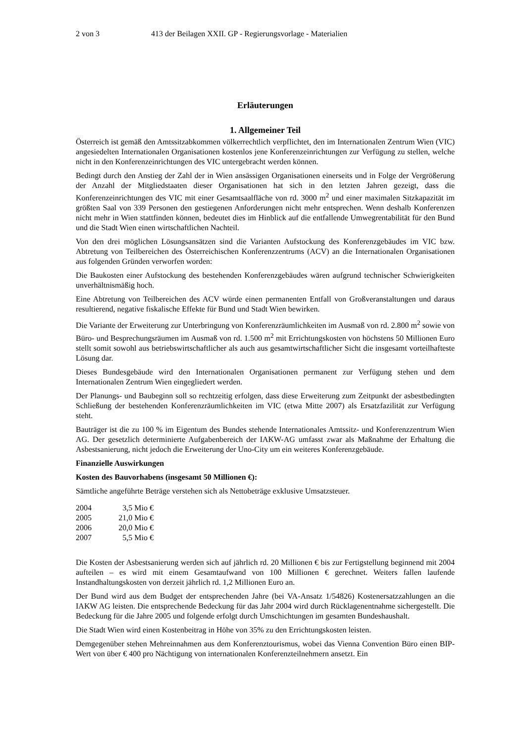2 von 3 413 der Beilagen XXII. GP - Regierungsvorlage - Materialien
Erläuterungen
1. Allgemeiner Teil
Österreich ist gemäß den Amtssitzabkommen völkerrechtlich verpflichtet, den im Internationalen Zentrum Wien (VIC) angesiedelten Internationalen Organisationen kostenlos jene Konferenzeinrichtungen zur Verfügung zu stellen, welche nicht in den Konferenzeinrichtungen des VIC untergebracht werden können.
Bedingt durch den Anstieg der Zahl der in Wien ansässigen Organisationen einerseits und in Folge der Vergrößerung der Anzahl der Mitgliedstaaten dieser Organisationen hat sich in den letzten Jahren gezeigt, dass die Konferenzeinrichtungen des VIC mit einer Gesamtsaalfläche von rd. 3000 m<sup>2</sup> und einer maximalen Sitzkapazität im größten Saal von 339 Personen den gestiegenen Anforderungen nicht mehr entsprechen. Wenn deshalb Konferenzen nicht mehr in Wien stattfinden können, bedeutet dies im Hinblick auf die entfallende Umwegrentabilität für den Bund und die Stadt Wien einen wirtschaftlichen Nachteil.
Von den drei möglichen Lösungsansätzen sind die Varianten Aufstockung des Konferenzgebäudes im VIC bzw. Abtretung von Teilbereichen des Österreichischen Konferenzzentrums (ACV) an die Internationalen Organisationen aus folgenden Gründen verworfen worden:
Die Baukosten einer Aufstockung des bestehenden Konferenzgebäudes wären aufgrund technischer Schwierigkeiten unverhältnismäßig hoch.
Eine Abtretung von Teilbereichen des ACV würde einen permanenten Entfall von Großveranstaltungen und daraus resultierend, negative fiskalische Effekte für Bund und Stadt Wien bewirken.
Die Variante der Erweiterung zur Unterbringung von Konferenzräumlichkeiten im Ausmaß von rd. 2.800 m<sup>2</sup> sowie von Büro- und Besprechungsräumen im Ausmaß von rd. 1.500 m<sup>2</sup> mit Errichtungskosten von höchstens 50 Millionen Euro stellt somit sowohl aus betriebswirtschaftlicher als auch aus gesamtwirtschaftlicher Sicht die insgesamt vorteilhafteste Lösung dar.
Dieses Bundesgebäude wird den Internationalen Organisationen permanent zur Verfügung stehen und dem Internationalen Zentrum Wien eingegliedert werden.
Der Planungs- und Baubeginn soll so rechtzeitig erfolgen, dass diese Erweiterung zum Zeitpunkt der asbestbedingten Schließung der bestehenden Konferenzräumlichkeiten im VIC (etwa Mitte 2007) als Ersatzfazilität zur Verfügung steht.
Bauträger ist die zu 100 % im Eigentum des Bundes stehende Internationales Amtssitz- und Konferenzzentrum Wien AG. Der gesetzlich determinierte Aufgabenbereich der IAKW-AG umfasst zwar als Maßnahme der Erhaltung die Asbestsanierung, nicht jedoch die Erweiterung der Uno-City um ein weiteres Konferenzgebäude.
Finanzielle Auswirkungen
Kosten des Bauvorhabens (insgesamt 50 Millionen €):
Sämtliche angeführte Beträge verstehen sich als Nettobeträge exklusive Umsatzsteuer.
| 2004 | 3,5 Mio € |
| 2005 | 21,0 Mio € |
| 2006 | 20,0 Mio € |
| 2007 | 5,5 Mio € |
Die Kosten der Asbestsanierung werden sich auf jährlich rd. 20 Millionen € bis zur Fertigstellung beginnend mit 2004 aufteilen – es wird mit einem Gesamtaufwand von 100 Millionen € gerechnet. Weiters fallen laufende Instandhaltungskosten von derzeit jährlich rd. 1,2 Millionen Euro an.
Der Bund wird aus dem Budget der entsprechenden Jahre (bei VA-Ansatz 1/54826) Kostenersatzzahlungen an die IAKW AG leisten. Die entsprechende Bedeckung für das Jahr 2004 wird durch Rücklagenentnahme sichergestellt. Die Bedeckung für die Jahre 2005 und folgende erfolgt durch Umschichtungen im gesamten Bundeshaushalt.
Die Stadt Wien wird einen Kostenbeitrag in Höhe von 35% zu den Errichtungskosten leisten.
Demgegenüber stehen Mehreinnahmen aus dem Konferenztourismus, wobei das Vienna Convention Büro einen BIP-Wert von über € 400 pro Nächtigung von internationalen Konferenzteilnehmern ansetzt. Ein